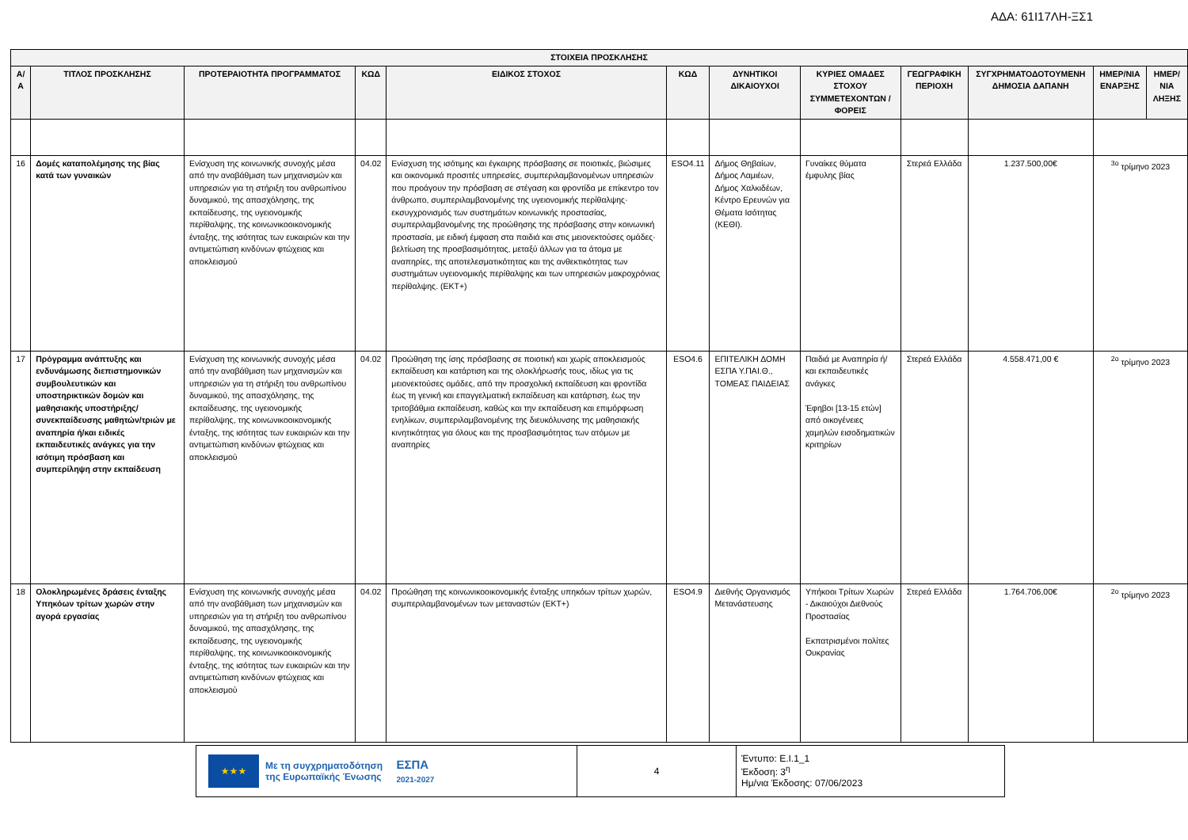ΑΔΑ: 61Ι17ΛΗ-ΞΣ1
| ΣΤΟΙΧΕΙΑ ΠΡΟΣΚΛΗΣΗΣ | | | | | | | | | | | |
| --- | --- | --- | --- | --- | --- | --- | --- | --- | --- | --- | --- |
| Α/Α | ΤΙΤΛΟΣ ΠΡΟΣΚΛΗΣΗΣ | ΠΡΟΤΕΡΑΙΟΤΗΤΑ ΠΡΟΓΡΑΜΜΑΤΟΣ | ΚΩΔ | ΕΙΔΙΚΟΣ ΣΤΟΧΟΣ | ΚΩΔ | ΔΥΝΗΤΙΚΟΙ ΔΙΚΑΙΟΥΧΟΙ | ΚΥΡΙΕΣ ΟΜΑΔΕΣ ΣΤΟΧΟΥ ΣΥΜΜΕΤΕΧΟΝΤΩΝ / ΦΟΡΕΙΣ | ΓΕΩΓΡΑΦΙΚΗ ΠΕΡΙΟΧΗ | ΣΥΓΧΡΗΜΑΤΟΔΟΤΟΥΜΕΝΗ ΔΗΜΟΣΙΑ ΔΑΠΑΝΗ | ΗΜΕΡ/ΝΙΑ ΕΝΑΡΞΗΣ | ΗΜΕΡ/ΝΙΑ ΛΗΞΗΣ |
| 16 | Δομές καταπολέμησης της βίας κατά των γυναικών | Ενίσχυση της κοινωνικής συνοχής μέσα από την αναβάθμιση των μηχανισμών και υπηρεσιών για τη στήριξη του ανθρωπίνου δυναμικού, της απασχόλησης, της εκπαίδευσης, της υγειονομικής περίθαλψης, της κοινωνικοοικονομικής ένταξης, της ισότητας των ευκαιριών και την αντιμετώπιση κινδύνων φτώχειας και αποκλεισμού | 04.02 | Ενίσχυση της ισότιμης και έγκαιρης πρόσβασης σε ποιοτικές, βιώσιμες και οικονομικά προσιτές υπηρεσίες, συμπεριλαμβανομένων υπηρεσιών που προάγουν την πρόσβαση σε στέγαση και φροντίδα με επίκεντρο τον άνθρωπο, συμπεριλαμβανομένης της υγειονομικής περίθαλψης· εκσυγχρονισμός των συστημάτων κοινωνικής προστασίας, συμπεριλαμβανομένης της προώθησης της πρόσβασης στην κοινωνική προστασία, με ειδική έμφαση στα παιδιά και στις μειονεκτούσες ομάδες· βελτίωση της προσβασιμότητας, μεταξύ άλλων για τα άτομα με αναπηρίες, της αποτελεσματικότητας και της ανθεκτικότητας των συστημάτων υγειονομικής περίθαλψης και των υπηρεσιών μακροχρόνιας περίθαλψης. (ΕΚΤ+) | ESO4.11 | Δήμος Θηβαίων, Δήμος Λαμιέων, Δήμος Χαλκιδέων, Κέντρο Ερευνών για Θέματα Ισότητας (ΚΕΘΙ). | Γυναίκες θύματα έμφυλης βίας | Στερεά Ελλάδα | 1.237.500,00€ | <sup>3ο</sup> τρίμηνο 2023 | |
| 17 | Πρόγραμμα ανάπτυξης και ενδυνάμωσης διεπιστημονικών συμβουλευτικών και υποστηρικτικών δομών και μαθησιακής υποστήριξης/συνεκπαίδευσης μαθητών/τριών με αναπηρία ή/και ειδικές εκπαιδευτικές ανάγκες για την ισότιμη πρόσβαση και συμπερίληψη στην εκπαίδευση | Ενίσχυση της κοινωνικής συνοχής μέσα από την αναβάθμιση των μηχανισμών και υπηρεσιών για τη στήριξη του ανθρωπίνου δυναμικού, της απασχόλησης, της εκπαίδευσης, της υγειονομικής περίθαλψης, της κοινωνικοοικονομικής ένταξης, της ισότητας των ευκαιριών και την αντιμετώπιση κινδύνων φτώχειας και αποκλεισμού | 04.02 | Προώθηση της ίσης πρόσβασης σε ποιοτική και χωρίς αποκλεισμούς εκπαίδευση και κατάρτιση και της ολοκλήρωσής τους, ιδίως για τις μειονεκτούσες ομάδες, από την προσχολική εκπαίδευση και φροντίδα έως τη γενική και επαγγελματική εκπαίδευση και κατάρτιση, έως την τριτοβάθμια εκπαίδευση, καθώς και την εκπαίδευση και επιμόρφωση ενηλίκων, συμπεριλαμβανομένης της διευκόλυνσης της μαθησιακής κινητικότητας για όλους και της προσβασιμότητας των ατόμων με αναπηρίες | ESO4.6 | ΕΠΙΤΕΛΙΚΗ ΔΟΜΗ ΕΣΠΑ Υ.ΠΑΙ.Θ., ΤΟΜΕΑΣ ΠΑΙΔΕΙΑΣ | Παιδιά με Αναπηρία ή/και εκπαιδευτικές ανάγκες Έφηβοι [13-15 ετών] από οικογένειες χαμηλών εισοδηματικών κριτηρίων | Στερεά Ελλάδα | 4.558.471,00 € | <sup>2ο</sup> τρίμηνο 2023 | |
| 18 | Ολοκληρωμένες δράσεις ένταξης Υπηκόων τρίτων χωρών στην αγορά εργασίας | Ενίσχυση της κοινωνικής συνοχής μέσα από την αναβάθμιση των μηχανισμών και υπηρεσιών για τη στήριξη του ανθρωπίνου δυναμικού, της απασχόλησης, της εκπαίδευσης, της υγειονομικής περίθαλψης, της κοινωνικοοικονομικής ένταξης, της ισότητας των ευκαιριών και την αντιμετώπιση κινδύνων φτώχειας και αποκλεισμού | 04.02 | Προώθηση της κοινωνικοοικονομικής ένταξης υπηκόων τρίτων χωρών, συμπεριλαμβανομένων των μεταναστών (ΕΚΤ+) | ESO4.9 | Διεθνής Οργανισμός Μετανάστευσης | Υπήκοοι Τρίτων Χωρών - Δικαιούχοι Διεθνούς Προστασίας Εκπατρισμένοι πολίτες Ουκρανίας | Στερεά Ελλάδα | 1.764.706,00€ | <sup>2ο</sup> τρίμηνο 2023 | |
| ★★★ Με τη συγχρηματοδότηση της Ευρωπαϊκής Ένωσης ΕΣΠΑ 2021-2027 | 4 | Έντυπο: Ε.Ι.1_1 Έκδοση: 3<sup>η</sup> Ημ/νια Έκδοσης: 07/06/2023 |